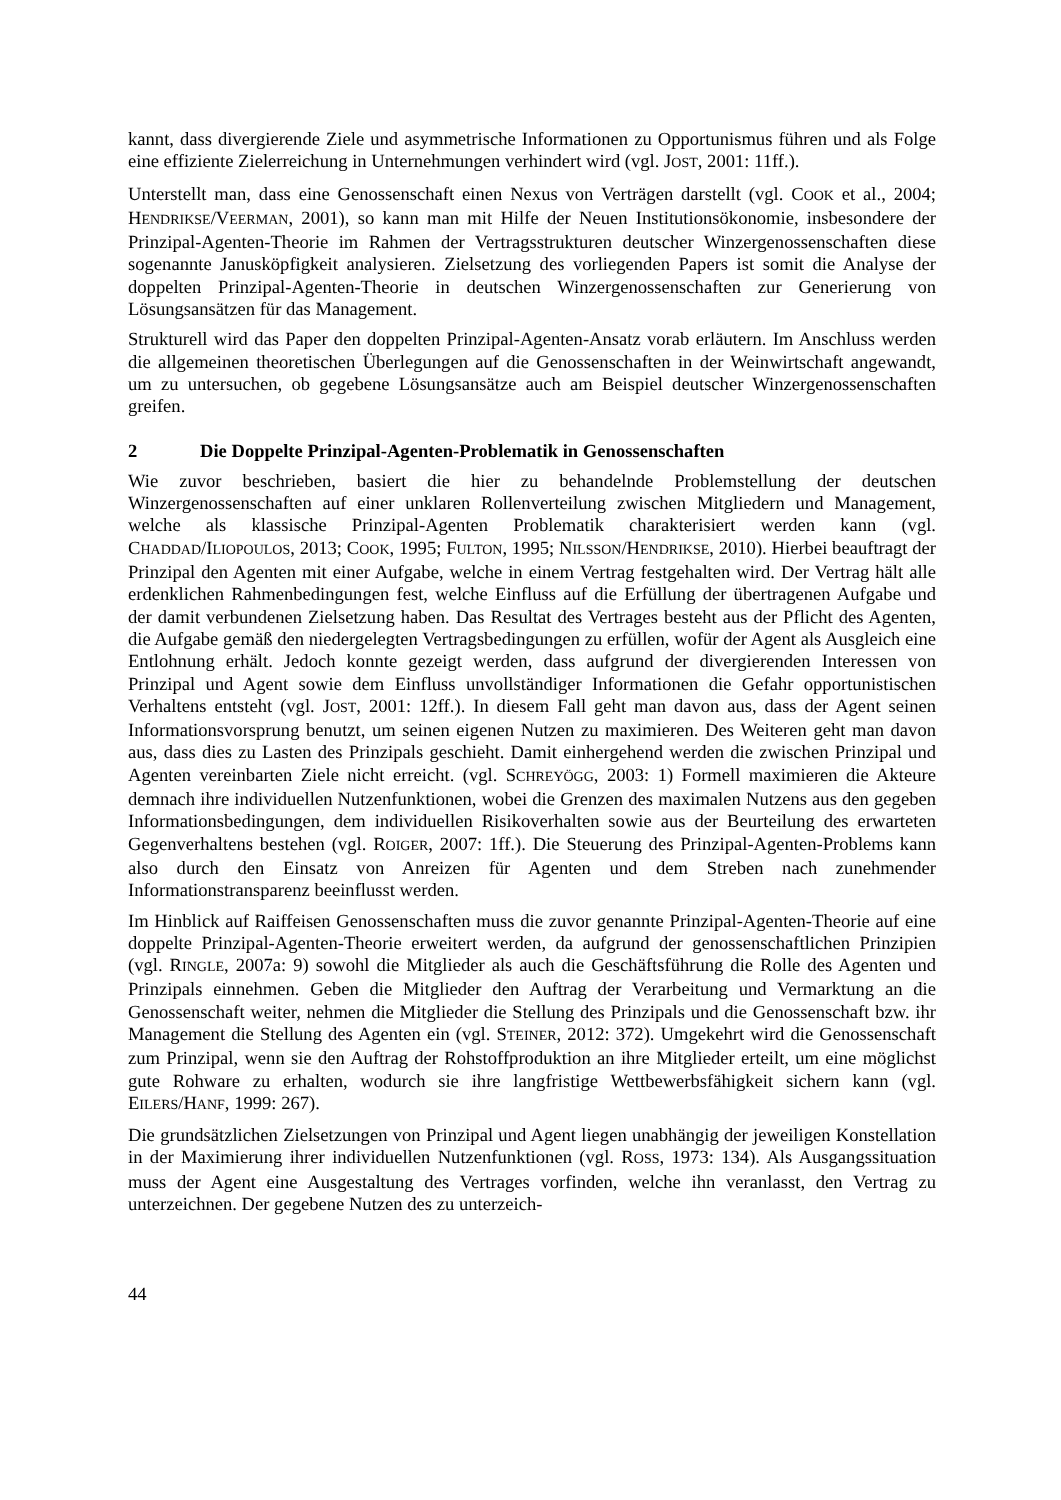kannt, dass divergierende Ziele und asymmetrische Informationen zu Opportunismus führen und als Folge eine effiziente Zielerreichung in Unternehmungen verhindert wird (vgl. JOST, 2001: 11ff.).
Unterstellt man, dass eine Genossenschaft einen Nexus von Verträgen darstellt (vgl. COOK et al., 2004; HENDRIKSE/VEERMAN, 2001), so kann man mit Hilfe der Neuen Institutionsökonomie, insbesondere der Prinzipal-Agenten-Theorie im Rahmen der Vertragsstrukturen deutscher Winzergenossenschaften diese sogenannte Janusköpfigkeit analysieren. Zielsetzung des vorliegenden Papers ist somit die Analyse der doppelten Prinzipal-Agenten-Theorie in deutschen Winzergenossenschaften zur Generierung von Lösungsansätzen für das Management.
Strukturell wird das Paper den doppelten Prinzipal-Agenten-Ansatz vorab erläutern. Im Anschluss werden die allgemeinen theoretischen Überlegungen auf die Genossenschaften in der Weinwirtschaft angewandt, um zu untersuchen, ob gegebene Lösungsansätze auch am Beispiel deutscher Winzergenossenschaften greifen.
2 Die Doppelte Prinzipal-Agenten-Problematik in Genossenschaften
Wie zuvor beschrieben, basiert die hier zu behandelnde Problemstellung der deutschen Winzergenossenschaften auf einer unklaren Rollenverteilung zwischen Mitgliedern und Management, welche als klassische Prinzipal-Agenten Problematik charakterisiert werden kann (vgl. CHADDAD/ILIOPOULOS, 2013; COOK, 1995; FULTON, 1995; NILSSON/HENDRIKSE, 2010). Hierbei beauftragt der Prinzipal den Agenten mit einer Aufgabe, welche in einem Vertrag festgehalten wird. Der Vertrag hält alle erdenklichen Rahmenbedingungen fest, welche Einfluss auf die Erfüllung der übertragenen Aufgabe und der damit verbundenen Zielsetzung haben. Das Resultat des Vertrages besteht aus der Pflicht des Agenten, die Aufgabe gemäß den niedergelegten Vertragsbedingungen zu erfüllen, wofür der Agent als Ausgleich eine Entlohnung erhält. Jedoch konnte gezeigt werden, dass aufgrund der divergierenden Interessen von Prinzipal und Agent sowie dem Einfluss unvollständiger Informationen die Gefahr opportunistischen Verhaltens entsteht (vgl. JOST, 2001: 12ff.). In diesem Fall geht man davon aus, dass der Agent seinen Informationsvorsprung benutzt, um seinen eigenen Nutzen zu maximieren. Des Weiteren geht man davon aus, dass dies zu Lasten des Prinzipals geschieht. Damit einhergehend werden die zwischen Prinzipal und Agenten vereinbarten Ziele nicht erreicht. (vgl. SCHREYÖGG, 2003: 1) Formell maximieren die Akteure demnach ihre individuellen Nutzenfunktionen, wobei die Grenzen des maximalen Nutzens aus den gegeben Informationsbedingungen, dem individuellen Risikoverhalten sowie aus der Beurteilung des erwarteten Gegenverhaltens bestehen (vgl. ROIGER, 2007: 1ff.). Die Steuerung des Prinzipal-Agenten-Problems kann also durch den Einsatz von Anreizen für Agenten und dem Streben nach zunehmender Informationstransparenz beeinflusst werden.
Im Hinblick auf Raiffeisen Genossenschaften muss die zuvor genannte Prinzipal-Agenten-Theorie auf eine doppelte Prinzipal-Agenten-Theorie erweitert werden, da aufgrund der genossenschaftlichen Prinzipien (vgl. RINGLE, 2007a: 9) sowohl die Mitglieder als auch die Geschäftsführung die Rolle des Agenten und Prinzipals einnehmen. Geben die Mitglieder den Auftrag der Verarbeitung und Vermarktung an die Genossenschaft weiter, nehmen die Mitglieder die Stellung des Prinzipals und die Genossenschaft bzw. ihr Management die Stellung des Agenten ein (vgl. STEINER, 2012: 372). Umgekehrt wird die Genossenschaft zum Prinzipal, wenn sie den Auftrag der Rohstoffproduktion an ihre Mitglieder erteilt, um eine möglichst gute Rohware zu erhalten, wodurch sie ihre langfristige Wettbewerbsfähigkeit sichern kann (vgl. EILERS/HANF, 1999: 267).
Die grundsätzlichen Zielsetzungen von Prinzipal und Agent liegen unabhängig der jeweiligen Konstellation in der Maximierung ihrer individuellen Nutzenfunktionen (vgl. ROSS, 1973: 134). Als Ausgangssituation muss der Agent eine Ausgestaltung des Vertrages vorfinden, welche ihn veranlasst, den Vertrag zu unterzeichnen. Der gegebene Nutzen des zu unterzeich-
44